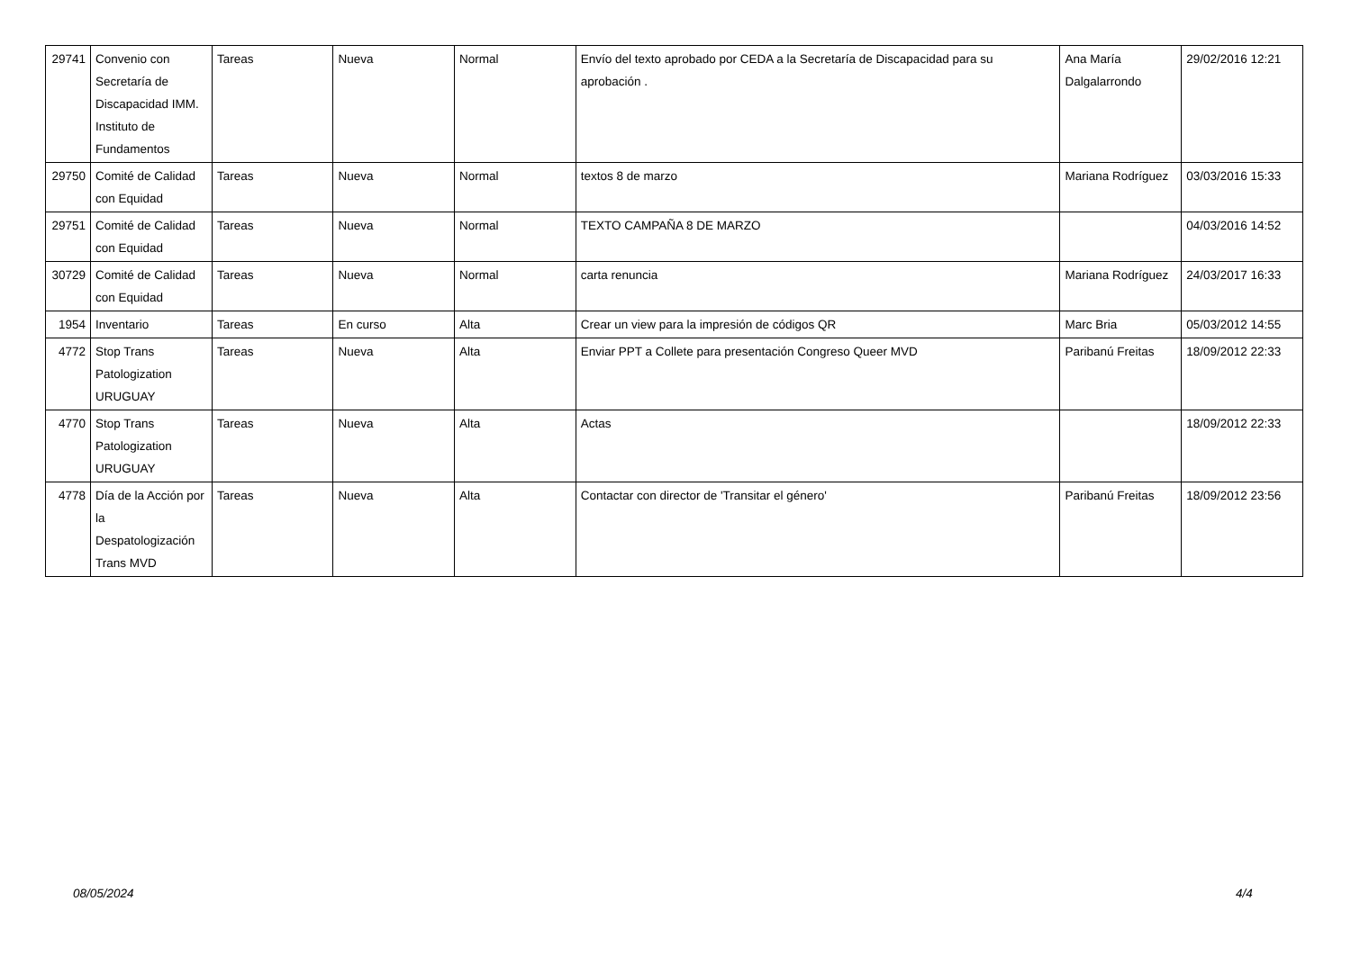| 29741 | Convenio con Secretaría de Discapacidad IMM. Instituto de Fundamentos | Tareas | Nueva | Normal | Envío del texto aprobado por CEDA a la Secretaría de Discapacidad para su aprobación . | Ana María Dalgalarrondo | 29/02/2016 12:21 |
| 29750 | Comité de Calidad con Equidad | Tareas | Nueva | Normal | textos 8 de marzo | Mariana Rodríguez | 03/03/2016 15:33 |
| 29751 | Comité de Calidad con Equidad | Tareas | Nueva | Normal | TEXTO CAMPAÑA 8 DE MARZO | | 04/03/2016 14:52 |
| 30729 | Comité de Calidad con Equidad | Tareas | Nueva | Normal | carta renuncia | Mariana Rodríguez | 24/03/2017 16:33 |
| 1954 | Inventario | Tareas | En curso | Alta | Crear un view para la impresión de códigos QR | Marc Bria | 05/03/2012 14:55 |
| 4772 | Stop Trans Patologization URUGUAY | Tareas | Nueva | Alta | Enviar PPT a Collete para presentación Congreso Queer MVD | Paribanú Freitas | 18/09/2012 22:33 |
| 4770 | Stop Trans Patologization URUGUAY | Tareas | Nueva | Alta | Actas | | 18/09/2012 22:33 |
| 4778 | Día de la Acción por la Despatologización Trans MVD | Tareas | Nueva | Alta | Contactar con director de 'Transitar el género' | Paribanú Freitas | 18/09/2012 23:56 |
08/05/2024 4/4